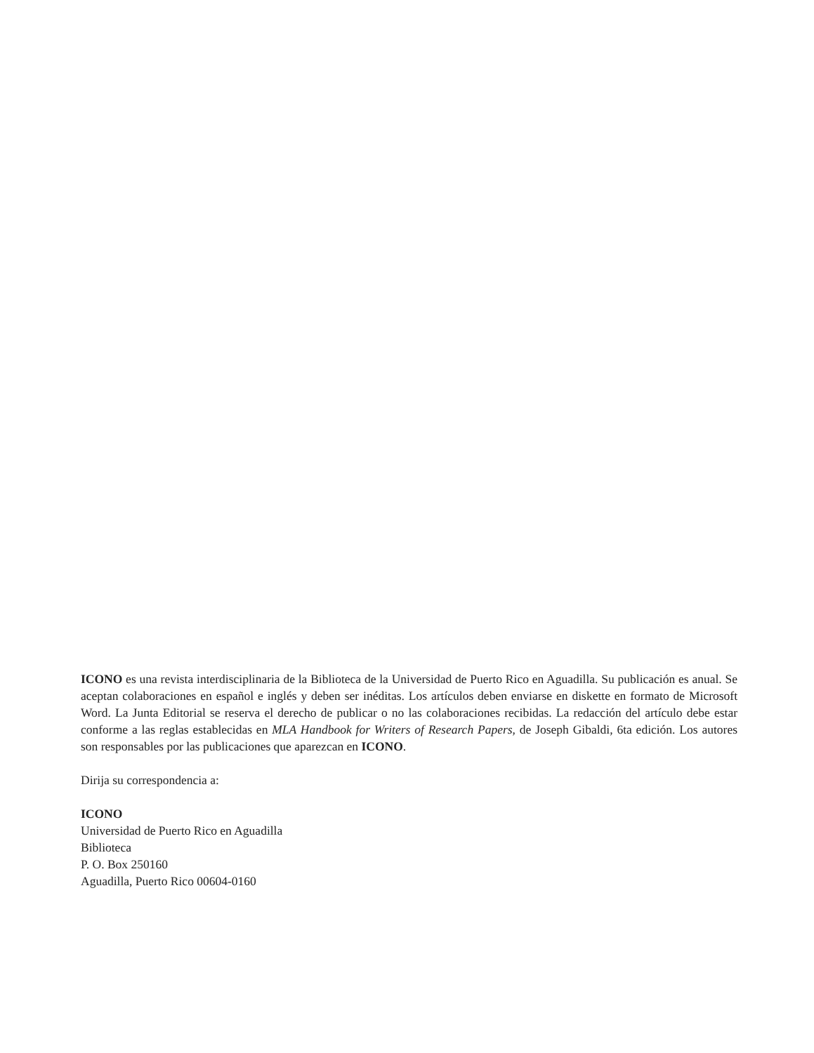ICONO es una revista interdisciplinaria de la Biblioteca de la Universidad de Puerto Rico en Aguadilla. Su publicación es anual. Se aceptan colaboraciones en español e inglés y deben ser inéditas. Los artículos deben enviarse en diskette en formato de Microsoft Word. La Junta Editorial se reserva el derecho de publicar o no las colaboraciones recibidas. La redacción del artículo debe estar conforme a las reglas establecidas en MLA Handbook for Writers of Research Papers, de Joseph Gibaldi, 6ta edición. Los autores son responsables por las publicaciones que aparezcan en ICONO.
Dirija su correspondencia a:
ICONO
Universidad de Puerto Rico en Aguadilla
Biblioteca
P. O. Box 250160
Aguadilla, Puerto Rico 00604-0160